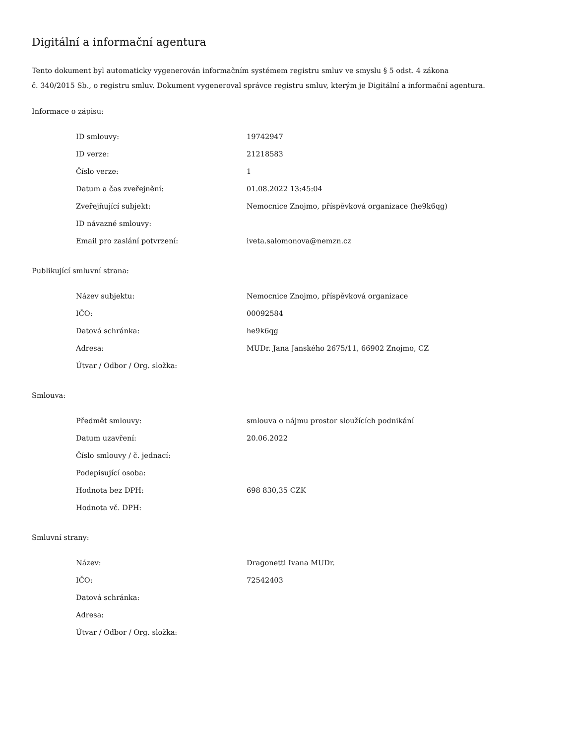Digitální a informační agentura
Tento dokument byl automaticky vygenerován informačním systémem registru smluv ve smyslu § 5 odst. 4 zákona
č. 340/2015 Sb., o registru smluv. Dokument vygeneroval správce registru smluv, kterým je Digitální a informační agentura.
Informace o zápisu:
| ID smlouvy: | 19742947 |
| ID verze: | 21218583 |
| Číslo verze: | 1 |
| Datum a čas zveřejnění: | 01.08.2022 13:45:04 |
| Zveřejňující subjekt: | Nemocnice Znojmo, příspěvková organizace (he9k6qg) |
| ID návazné smlouvy: | |
| Email pro zaslání potvrzení: | iveta.salomonova@nemzn.cz |
Publikující smluvní strana:
| Název subjektu: | Nemocnice Znojmo, příspěvková organizace |
| IČO: | 00092584 |
| Datová schránka: | he9k6qg |
| Adresa: | MUDr. Jana Janského 2675/11, 66902 Znojmo, CZ |
| Útvar / Odbor / Org. složka: | |
Smlouva:
| Předmět smlouvy: | smlouva o nájmu prostor sloužících podnikání |
| Datum uzavření: | 20.06.2022 |
| Číslo smlouvy / č. jednací: | |
| Podepisující osoba: | |
| Hodnota bez DPH: | 698 830,35 CZK |
| Hodnota vč. DPH: | |
Smluvní strany:
| Název: | Dragonetti Ivana MUDr. |
| IČO: | 72542403 |
| Datová schránka: | |
| Adresa: | |
| Útvar / Odbor / Org. složka: | |